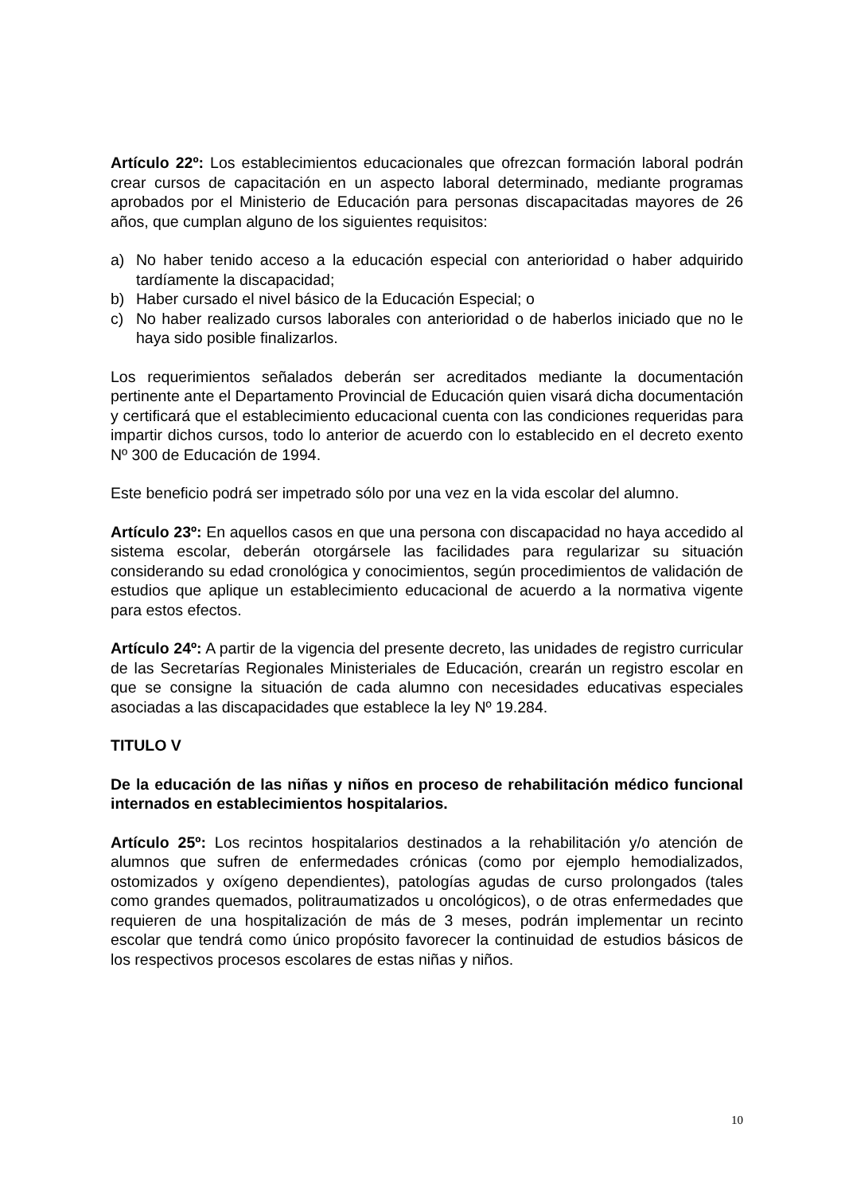Artículo 22º: Los establecimientos educacionales que ofrezcan formación laboral podrán crear cursos de capacitación en un aspecto laboral determinado, mediante programas aprobados por el Ministerio de Educación para personas discapacitadas mayores de 26 años, que cumplan alguno de los siguientes requisitos:
a) No haber tenido acceso a la educación especial con anterioridad o haber adquirido tardíamente la discapacidad;
b) Haber cursado el nivel básico de la Educación Especial; o
c) No haber realizado cursos laborales con anterioridad o de haberlos iniciado que no le haya sido posible finalizarlos.
Los requerimientos señalados deberán ser acreditados mediante la documentación pertinente ante el Departamento Provincial de Educación quien visará dicha documentación y certificará que el establecimiento educacional cuenta con las condiciones requeridas para impartir dichos cursos, todo lo anterior de acuerdo con lo establecido en el decreto exento Nº 300 de Educación de 1994.
Este beneficio podrá ser impetrado sólo por una vez en la vida escolar del alumno.
Artículo 23º: En aquellos casos en que una persona con discapacidad no haya accedido al sistema escolar, deberán otorgársele las facilidades para regularizar su situación considerando su edad cronológica y conocimientos, según procedimientos de validación de estudios que aplique un establecimiento educacional de acuerdo a la normativa vigente para estos efectos.
Artículo 24º: A partir de la vigencia del presente decreto, las unidades de registro curricular de las Secretarías Regionales Ministeriales de Educación, crearán un registro escolar en que se consigne la situación de cada alumno con necesidades educativas especiales asociadas a las discapacidades que establece la ley Nº 19.284.
TITULO V
De la educación de las niñas y niños en proceso de rehabilitación médico funcional internados en establecimientos hospitalarios.
Artículo 25º: Los recintos hospitalarios destinados a la rehabilitación y/o atención de alumnos que sufren de enfermedades crónicas (como por ejemplo hemodializados, ostomizados y oxígeno dependientes), patologías agudas de curso prolongados (tales como grandes quemados, politraumatizados u oncológicos), o de otras enfermedades que requieren de una hospitalización de más de 3 meses, podrán implementar un recinto escolar que tendrá como único propósito favorecer la continuidad de estudios básicos de los respectivos procesos escolares de estas niñas y niños.
10